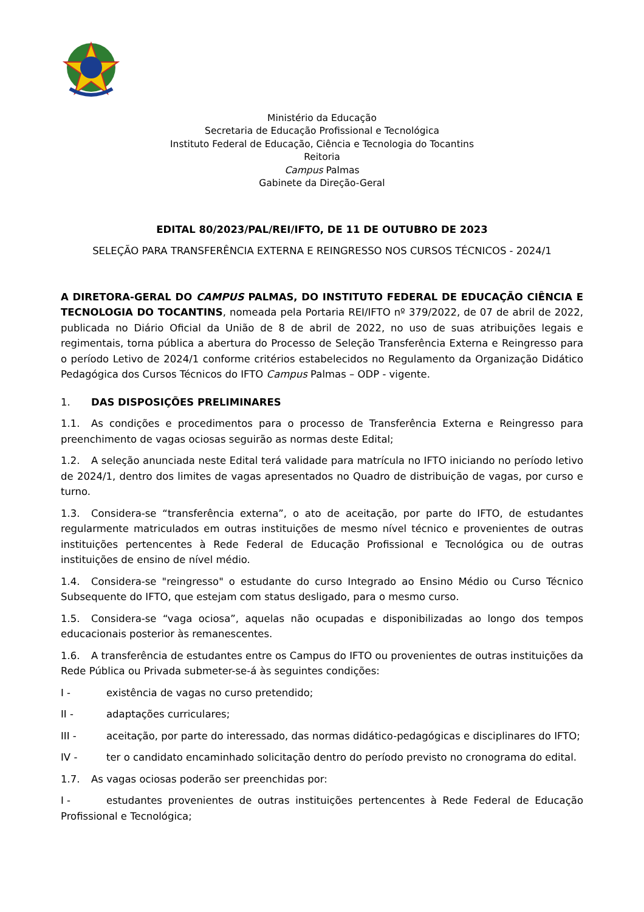Ministério da Educação
Secretaria de Educação Profissional e Tecnológica
Instituto Federal de Educação, Ciência e Tecnologia do Tocantins
Reitoria
Campus Palmas
Gabinete da Direção-Geral
EDITAL 80/2023/PAL/REI/IFTO, DE 11 DE OUTUBRO DE 2023
SELEÇÃO PARA TRANSFERÊNCIA EXTERNA E REINGRESSO NOS CURSOS TÉCNICOS - 2024/1
A DIRETORA-GERAL DO CAMPUS PALMAS, DO INSTITUTO FEDERAL DE EDUCAÇÃO CIÊNCIA E TECNOLOGIA DO TOCANTINS, nomeada pela Portaria REI/IFTO nº 379/2022, de 07 de abril de 2022, publicada no Diário Oficial da União de 8 de abril de 2022, no uso de suas atribuições legais e regimentais, torna pública a abertura do Processo de Seleção Transferência Externa e Reingresso para o período Letivo de 2024/1 conforme critérios estabelecidos no Regulamento da Organização Didático Pedagógica dos Cursos Técnicos do IFTO Campus Palmas – ODP - vigente.
1. DAS DISPOSIÇÕES PRELIMINARES
1.1. As condições e procedimentos para o processo de Transferência Externa e Reingresso para preenchimento de vagas ociosas seguirão as normas deste Edital;
1.2. A seleção anunciada neste Edital terá validade para matrícula no IFTO iniciando no período letivo de 2024/1, dentro dos limites de vagas apresentados no Quadro de distribuição de vagas, por curso e turno.
1.3. Considera-se “transferência externa”, o ato de aceitação, por parte do IFTO, de estudantes regularmente matriculados em outras instituições de mesmo nível técnico e provenientes de outras instituições pertencentes à Rede Federal de Educação Profissional e Tecnológica ou de outras instituições de ensino de nível médio.
1.4. Considera-se "reingresso" o estudante do curso Integrado ao Ensino Médio ou Curso Técnico Subsequente do IFTO, que estejam com status desligado, para o mesmo curso.
1.5. Considera-se “vaga ociosa”, aquelas não ocupadas e disponibilizadas ao longo dos tempos educacionais posterior às remanescentes.
1.6. A transferência de estudantes entre os Campus do IFTO ou provenientes de outras instituições da Rede Pública ou Privada submeter-se-á às seguintes condições:
I - existência de vagas no curso pretendido;
II - adaptações curriculares;
III - aceitação, por parte do interessado, das normas didático-pedagógicas e disciplinares do IFTO;
IV - ter o candidato encaminhado solicitação dentro do período previsto no cronograma do edital.
1.7. As vagas ociosas poderão ser preenchidas por:
I - estudantes provenientes de outras instituições pertencentes à Rede Federal de Educação Profissional e Tecnológica;